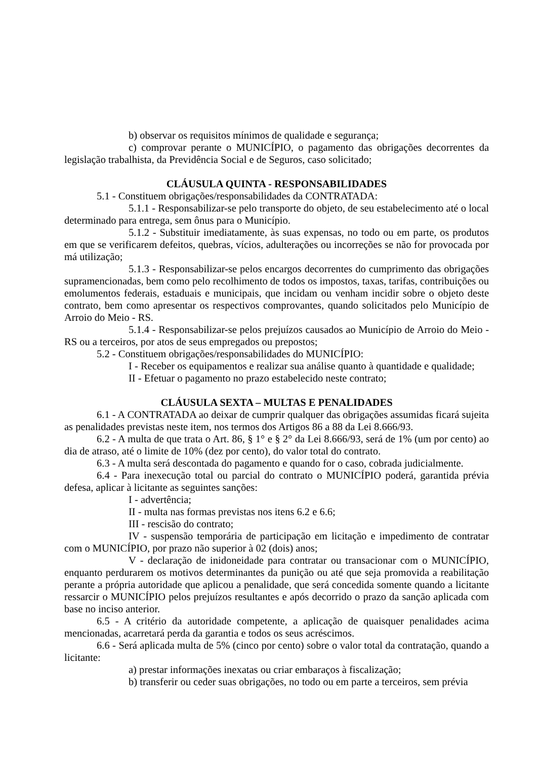b) observar os requisitos mínimos de qualidade e segurança;
c) comprovar perante o MUNICÍPIO, o pagamento das obrigações decorrentes da legislação trabalhista, da Previdência Social e de Seguros, caso solicitado;
CLÁUSULA QUINTA - RESPONSABILIDADES
5.1 - Constituem obrigações/responsabilidades da CONTRATADA:
5.1.1 - Responsabilizar-se pelo transporte do objeto, de seu estabelecimento até o local determinado para entrega, sem ônus para o Município.
5.1.2 - Substituir imediatamente, às suas expensas, no todo ou em parte, os produtos em que se verificarem defeitos, quebras, vícios, adulterações ou incorreções se não for provocada por má utilização;
5.1.3 - Responsabilizar-se pelos encargos decorrentes do cumprimento das obrigações supramencionadas, bem como pelo recolhimento de todos os impostos, taxas, tarifas, contribuições ou emolumentos federais, estaduais e municipais, que incidam ou venham incidir sobre o objeto deste contrato, bem como apresentar os respectivos comprovantes, quando solicitados pelo Município de Arroio do Meio - RS.
5.1.4 - Responsabilizar-se pelos prejuízos causados ao Município de Arroio do Meio - RS ou a terceiros, por atos de seus empregados ou prepostos;
5.2 - Constituem obrigações/responsabilidades do MUNICÍPIO:
I - Receber os equipamentos e realizar sua análise quanto à quantidade e qualidade;
II - Efetuar o pagamento no prazo estabelecido neste contrato;
CLÁUSULA SEXTA – MULTAS E PENALIDADES
6.1 - A CONTRATADA ao deixar de cumprir qualquer das obrigações assumidas ficará sujeita as penalidades previstas neste item, nos termos dos Artigos 86 a 88 da Lei 8.666/93.
6.2 - A multa de que trata o Art. 86, § 1° e § 2° da Lei 8.666/93, será de 1% (um por cento) ao dia de atraso, até o limite de 10% (dez por cento), do valor total do contrato.
6.3 - A multa será descontada do pagamento e quando for o caso, cobrada judicialmente.
6.4 - Para inexecução total ou parcial do contrato o MUNICÍPIO poderá, garantida prévia defesa, aplicar à licitante as seguintes sanções:
I - advertência;
II - multa nas formas previstas nos itens 6.2 e 6.6;
III - rescisão do contrato;
IV - suspensão temporária de participação em licitação e impedimento de contratar com o MUNICÍPIO, por prazo não superior à 02 (dois) anos;
V - declaração de inidoneidade para contratar ou transacionar com o MUNICÍPIO, enquanto perdurarem os motivos determinantes da punição ou até que seja promovida a reabilitação perante a própria autoridade que aplicou a penalidade, que será concedida somente quando a licitante ressarcir o MUNICÍPIO pelos prejuízos resultantes e após decorrido o prazo da sanção aplicada com base no inciso anterior.
6.5 - A critério da autoridade competente, a aplicação de quaisquer penalidades acima mencionadas, acarretará perda da garantia e todos os seus acréscimos.
6.6 - Será aplicada multa de 5% (cinco por cento) sobre o valor total da contratação, quando a licitante:
a) prestar informações inexatas ou criar embaraços à fiscalização;
b) transferir ou ceder suas obrigações, no todo ou em parte a terceiros, sem prévia